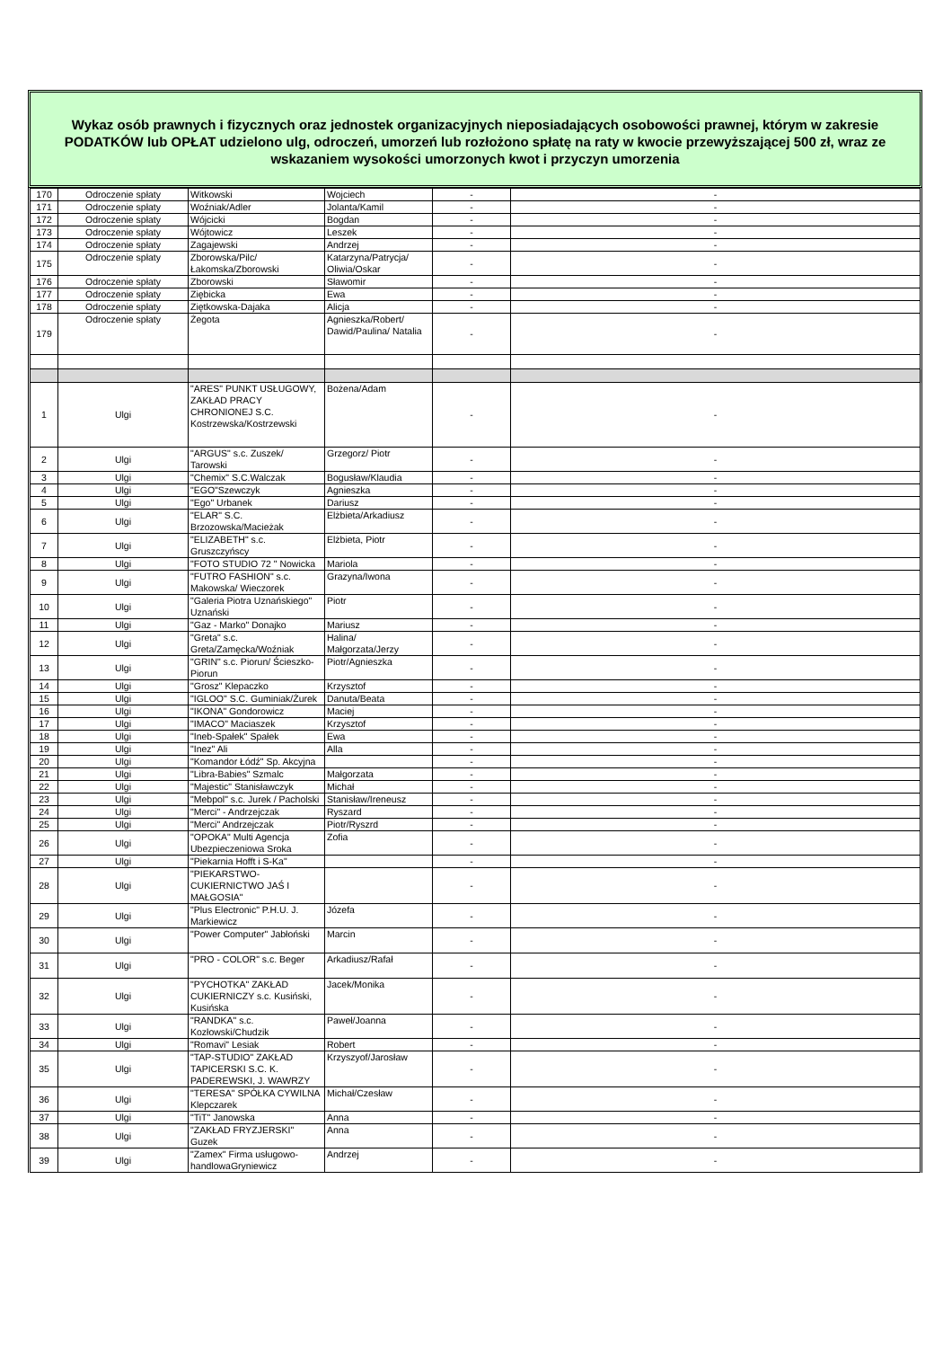Wykaz osób prawnych i fizycznych oraz jednostek organizacyjnych nieposiadających osobowości prawnej, którym w zakresie PODATKÓW lub OPŁAT udzielono ulg, odroczeń, umorzeń lub rozłożono spłatę na raty w kwocie przewyższającej 500 zł, wraz ze wskazaniem wysokości umorzonych kwot i przyczyn umorzenia
| 170 | Odroczenie spłaty | Witkowski | Wojciech | - | - |
| 171 | Odroczenie spłaty | Woźniak/Adler | Jolanta/Kamil | - | - |
| 172 | Odroczenie spłaty | Wójcicki | Bogdan | - | - |
| 173 | Odroczenie spłaty | Wójtowicz | Leszek | - | - |
| 174 | Odroczenie spłaty | Zagajewski | Andrzej | - | - |
| 175 | Odroczenie spłaty | Zborowska/Pilc/Łakomska/Zborowski | Katarzyna/Patrycja/ Oliwia/Oskar | - | - |
| 176 | Odroczenie spłaty | Zborowski | Sławomir | - | - |
| 177 | Odroczenie spłaty | Ziębicka | Ewa | - | - |
| 178 | Odroczenie spłaty | Ziętkowska-Dajaka | Alicja | - | - |
| 179 | Odroczenie spłaty | Żegota | Agnieszka/Robert/ Dawid/Paulina/ Natalia | - | - |
| 1 | Ulgi | "ARES" PUNKT USŁUGOWY, ZAKŁAD PRACY CHRONIONEJ S.C. Kostrzewska/Kostrzewski | Bożena/Adam | - | - |
| 2 | Ulgi | "ARGUS" s.c. Zuszek/ Tarowski | Grzegorz/ Piotr | - | - |
| 3 | Ulgi | "Chemix" S.C.Walczak | Bogusław/Klaudia | - | - |
| 4 | Ulgi | "EGO"Szewczyk | Agnieszka | - | - |
| 5 | Ulgi | "Ego" Urbanek | Dariusz | - | - |
| 6 | Ulgi | "ELAR" S.C. Brzozowska/Macieżak | Elżbieta/Arkadiusz | - | - |
| 7 | Ulgi | "ELIZABETH" s.c. Gruszczyńscy | Elżbieta, Piotr | - | - |
| 8 | Ulgi | "FOTO STUDIO 72 " Nowicka | Mariola | - | - |
| 9 | Ulgi | "FUTRO FASHION" s.c. Makowska/ Wieczorek | Grazyna/Iwona | - | - |
| 10 | Ulgi | "Galeria Piotra Uznańskiego" Uznański | Piotr | - | - |
| 11 | Ulgi | "Gaz - Marko" Donajko | Mariusz | - | - |
| 12 | Ulgi | "Greta" s.c. Greta/Zamęcka/Woźniak | Halina/ Małgorzata/Jerzy | - | - |
| 13 | Ulgi | "GRIN" s.c. Piorun/ Ścieszko-Piorun | Piotr/Agnieszka | - | - |
| 14 | Ulgi | "Grosz" Klepaczko | Krzysztof | - | - |
| 15 | Ulgi | "IGLOO" S.C. Guminiak/Żurek | Danuta/Beata | - | - |
| 16 | Ulgi | "IKONA" Gondorowicz | Maciej | - | - |
| 17 | Ulgi | "IMACO" Maciaszek | Krzysztof | - | - |
| 18 | Ulgi | "Ineb-Spałek" Spałek | Ewa | - | - |
| 19 | Ulgi | "Inez" Ali | Alla | - | - |
| 20 | Ulgi | "Komandor Łódź" Sp. Akcyjna | | - | - |
| 21 | Ulgi | "Libra-Babies" Szmalc | Małgorzata | - | - |
| 22 | Ulgi | "Majestic" Stanisławczyk | Michał | - | - |
| 23 | Ulgi | "Mebpol" s.c. Jurek / Pacholski | Stanisław/Ireneusz | - | - |
| 24 | Ulgi | "Merci" - Andrzejczak | Ryszard | - | - |
| 25 | Ulgi | "Merci" Andrzejczak | Piotr/Ryszrd | - | - |
| 26 | Ulgi | "OPOKA" Multi Agencja Ubezpieczeniowa Sroka | Zofia | - | - |
| 27 | Ulgi | "Piekarnia Hofft i S-Ka" | | - | - |
| 28 | Ulgi | "PIEKARSTWO-CUKIERNICTWO JAŚ I MAŁGOSIA" | | - | - |
| 29 | Ulgi | "Plus Electronic" P.H.U. J. Markiewicz | Józefa | - | - |
| 30 | Ulgi | "Power Computer" Jabłoński | Marcin | - | - |
| 31 | Ulgi | "PRO - COLOR" s.c. Beger | Arkadiusz/Rafał | - | - |
| 32 | Ulgi | "PYCHOTKA" ZAKŁAD CUKIERNICZY s.c. Kusiński, Kusińska | Jacek/Monika | - | - |
| 33 | Ulgi | "RANDKA" s.c. Kozłowski/Chudzik | Paweł/Joanna | - | - |
| 34 | Ulgi | "Romavi" Lesiak | Robert | - | - |
| 35 | Ulgi | "TAP-STUDIO" ZAKŁAD TAPICERSKI S.C. K. PADEREWSKI, J. WAWRZY | Krzyszyof/Jarosław | - | - |
| 36 | Ulgi | "TERESA" SPÓŁKA CYWILNA Klepczarek | Michał/Czesław | - | - |
| 37 | Ulgi | "TiT" Janowska | Anna | - | - |
| 38 | Ulgi | "ZAKŁAD FRYZJERSKI" Guzek | Anna | - | - |
| 39 | Ulgi | "Zamex" Firma usługowo-handlowaGryniewicz | Andrzej | - | - |